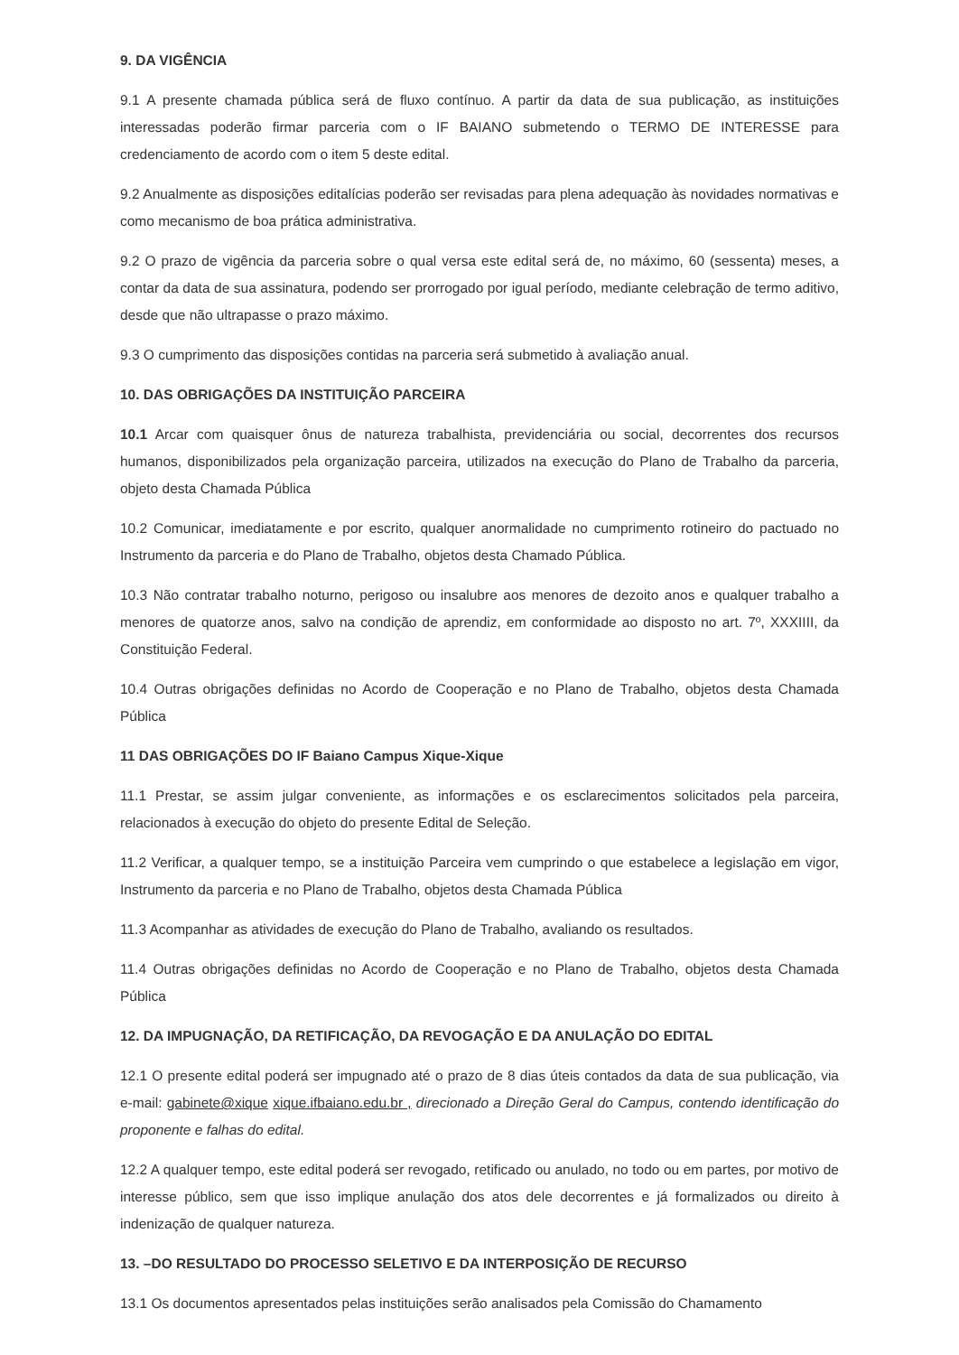9. DA VIGÊNCIA
9.1 A presente chamada pública será de fluxo contínuo. A partir da data de sua publicação, as instituições interessadas poderão firmar parceria com o IF BAIANO submetendo o TERMO DE INTERESSE para credenciamento de acordo com o item 5 deste edital.
9.2 Anualmente as disposições editalícias poderão ser revisadas para plena adequação às novidades normativas e como mecanismo de boa prática administrativa.
9.2 O prazo de vigência da parceria sobre o qual versa este edital será de, no máximo, 60 (sessenta) meses, a contar da data de sua assinatura, podendo ser prorrogado por igual período, mediante celebração de termo aditivo, desde que não ultrapasse o prazo máximo.
9.3 O cumprimento das disposições contidas na parceria será submetido à avaliação anual.
10. DAS OBRIGAÇÕES DA INSTITUIÇÃO PARCEIRA
10.1 Arcar com quaisquer ônus de natureza trabalhista, previdenciária ou social, decorrentes dos recursos humanos, disponibilizados pela organização parceira, utilizados na execução do Plano de Trabalho da parceria, objeto desta Chamada Pública
10.2 Comunicar, imediatamente e por escrito, qualquer anormalidade no cumprimento rotineiro do pactuado no Instrumento da parceria e do Plano de Trabalho, objetos desta Chamado Pública.
10.3 Não contratar trabalho noturno, perigoso ou insalubre aos menores de dezoito anos e qualquer trabalho a menores de quatorze anos, salvo na condição de aprendiz, em conformidade ao disposto no art. 7º, XXXIIII, da Constituição Federal.
10.4 Outras obrigações definidas no Acordo de Cooperação e no Plano de Trabalho, objetos desta Chamada Pública
11 DAS OBRIGAÇÕES DO IF Baiano Campus Xique-Xique
11.1 Prestar, se assim julgar conveniente, as informações e os esclarecimentos solicitados pela parceira, relacionados à execução do objeto do presente Edital de Seleção.
11.2 Verificar, a qualquer tempo, se a instituição Parceira vem cumprindo o que estabelece a legislação em vigor, Instrumento da parceria e no Plano de Trabalho, objetos desta Chamada Pública
11.3 Acompanhar as atividades de execução do Plano de Trabalho, avaliando os resultados.
11.4 Outras obrigações definidas no Acordo de Cooperação e no Plano de Trabalho, objetos desta Chamada Pública
12. DA IMPUGNAÇÃO, DA RETIFICAÇÃO, DA REVOGAÇÃO E DA ANULAÇÃO DO EDITAL
12.1 O presente edital poderá ser impugnado até o prazo de 8 dias úteis contados da data de sua publicação, via e-mail: gabinete@xique xique.ifbaiano.edu.br , direcionado a Direção Geral do Campus, contendo identificação do proponente e falhas do edital.
12.2 A qualquer tempo, este edital poderá ser revogado, retificado ou anulado, no todo ou em partes, por motivo de interesse público, sem que isso implique anulação dos atos dele decorrentes e já formalizados ou direito à indenização de qualquer natureza.
13. –DO RESULTADO DO PROCESSO SELETIVO E DA INTERPOSIÇÃO DE RECURSO
13.1 Os documentos apresentados pelas instituições serão analisados pela Comissão do Chamamento